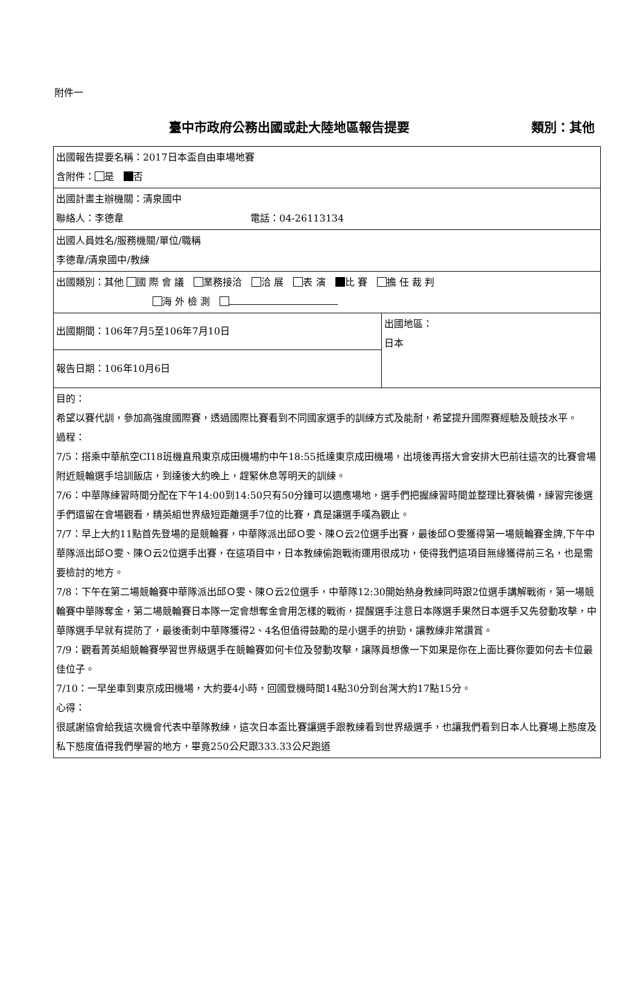附件一
臺中市政府公務出國或赴大陸地區報告提要 類別：其他
| 出國報告提要名稱：2017日本盃自由車場地賽 含附件： 是 否 | |
| 出國計畫主辦機關：清泉國中 聯絡人：李德韋 電話：04-26113134 | |
| 出國人員姓名/服務機關/單位/職稱 李德韋/清泉國中/教練 | |
| 出國類別：其他 國 際 會 議 業務接洽 洽 展 表 演 比 賽 擔 任 裁 判 海 外 檢 測 | |
| 出國期間：106年7月5至106年7月10日 | 出國地區： 日本 |
| 報告日期：106年10月6日 | |
| 目的： 希望以賽代訓，參加高強度國際賽，透過國際比賽看到不同國家選手的訓練方式及能耐，希望提升國際賽經驗及競技水平。 過程： 7/5：搭乘中華航空CI18班機直飛東京成田機場約中午18:55抵達東京成田機場，出境後再搭大會安排大巴前往這次的比賽會場附近競輪選手培訓飯店，到達後大約晚上，趕緊休息等明天的訓練。 7/6：中華隊練習時間分配在下午14:00到14:50只有50分鐘可以適應場地，選手們把握練習時間並整理比賽裝備，練習完後選手們還留在會場觀看，精英組世界級短距離選手7位的比賽，真是讓選手嘆為觀止。 7/7：早上大約11點首先登場的是競輪賽，中華隊派出邱Ｏ雯、陳Ｏ云2位選手出賽，最後邱Ｏ雯獲得第一場競輪賽金牌,下午中華隊派出邱Ｏ雯、陳Ｏ云2位選手出賽，在這項目中，日本教練偷跑戰術運用很成功，使得我們這項目無緣獲得前三名，也是需要檢討的地方。 7/8：下午在第二場競輪賽中華隊派出邱Ｏ雯、陳Ｏ云2位選手，中華隊12:30開始熱身教練同時跟2位選手講解戰術，第一場競輪賽中華隊奪金，第二場競輪賽日本隊一定會想奪金會用怎樣的戰術，提醒選手注意日本隊選手果然日本選手又先發動攻擊，中華隊選手早就有提防了，最後衝刺中華隊獲得2、4名但值得鼓勵的是小選手的拚勁，讓教練非常讚賞。 7/9：觀看菁英組競輪賽學習世界級選手在競輪賽如何卡位及發動攻擊，讓隊員想像一下如果是你在上面比賽你要如何去卡位最佳位子。 7/10：一早坐車到東京成田機場，大約要4小時，回國登機時間14點30分到台灣大約17點15分。 心得： 很感謝協會給我這次機會代表中華隊教練，這次日本盃比賽讓選手跟教練看到世界級選手，也讓我們看到日本人比賽場上態度及私下態度值得我們學習的地方，畢竟250公尺跟333.33公尺跑道 | |